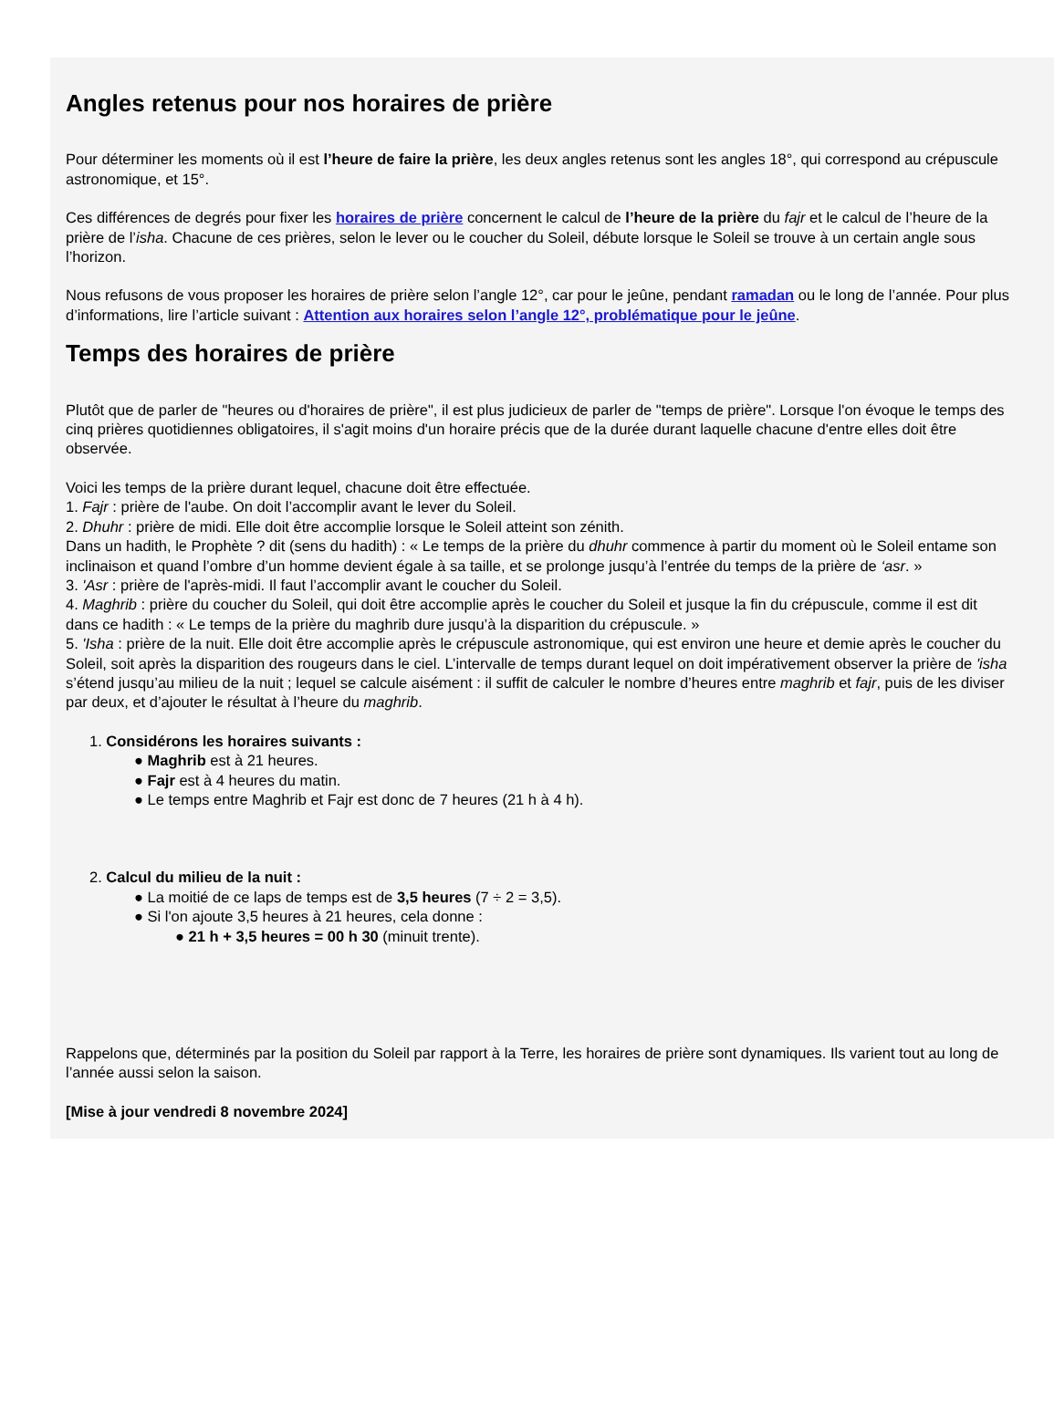Angles retenus pour nos horaires de prière
Pour déterminer les moments où il est l’heure de faire la prière, les deux angles retenus sont les angles 18°, qui correspond au crépuscule
astronomique, et 15°.
Ces différences de degrés pour fixer les horaires de prière concernent le calcul de l’heure de la prière du fajr et le calcul de l’heure de la
prière de l’isha. Chacune de ces prières, selon le lever ou le coucher du Soleil, débute lorsque le Soleil se trouve à un certain angle sous
l’horizon.
Nous refusons de vous proposer les horaires de prière selon l’angle 12°, car pour le jeûne, pendant ramadan ou le long de l’année. Pour plus
d’informations, lire l’article suivant : Attention aux horaires selon l’angle 12°, problématique pour le jeûne.
Temps des horaires de prière
Plutôt que de parler de "heures ou d'horaires de prière", il est plus judicieux de parler de "temps de prière". Lorsque l'on évoque le temps des
cinq prières quotidiennes obligatoires, il s'agit moins d'un horaire précis que de la durée durant laquelle chacune d'entre elles doit être
observée.
Voici les temps de la prière durant lequel, chacune doit être effectuée.
1. Fajr : prière de l'aube. On doit l’accomplir avant le lever du Soleil.
2. Dhuhr : prière de midi. Elle doit être accomplie lorsque le Soleil atteint son zénith.
Dans un hadith, le Prophète ? dit (sens du hadith) : « Le temps de la prière du dhuhr commence à partir du moment où le Soleil entame son
inclinaison et quand l’ombre d’un homme devient égale à sa taille, et se prolonge jusqu’à l’entrée du temps de la prière de ‘asr. »
3. 'Asr : prière de l'après-midi. Il faut l’accomplir avant le coucher du Soleil.
4. Maghrib : prière du coucher du Soleil, qui doit être accomplie après le coucher du Soleil et jusque la fin du crépuscule, comme il est dit
dans ce hadith : « Le temps de la prière du maghrib dure jusqu’à la disparition du crépuscule. »
5. 'Isha : prière de la nuit. Elle doit être accomplie après le crépuscule astronomique, qui est environ une heure et demie après le coucher du
Soleil, soit après la disparition des rougeurs dans le ciel. L’intervalle de temps durant lequel on doit impérativement observer la prière de 'isha
s’étend jusqu’au milieu de la nuit ; lequel se calcule aisément : il suffit de calculer le nombre d’heures entre maghrib et fajr, puis de les diviser
par deux, et d’ajouter le résultat à l’heure du maghrib.
1. Considérons les horaires suivants :
● Maghrib est à 21 heures.
● Fajr est à 4 heures du matin.
● Le temps entre Maghrib et Fajr est donc de 7 heures (21 h à 4 h).
2. Calcul du milieu de la nuit :
● La moitié de ce laps de temps est de 3,5 heures (7 ÷ 2 = 3,5).
● Si l'on ajoute 3,5 heures à 21 heures, cela donne :
● 21 h + 3,5 heures = 00 h 30 (minuit trente).
Rappelons que, déterminés par la position du Soleil par rapport à la Terre, les horaires de prière sont dynamiques. Ils varient tout au long de
l’année aussi selon la saison.
[Mise à jour vendredi 8 novembre 2024]